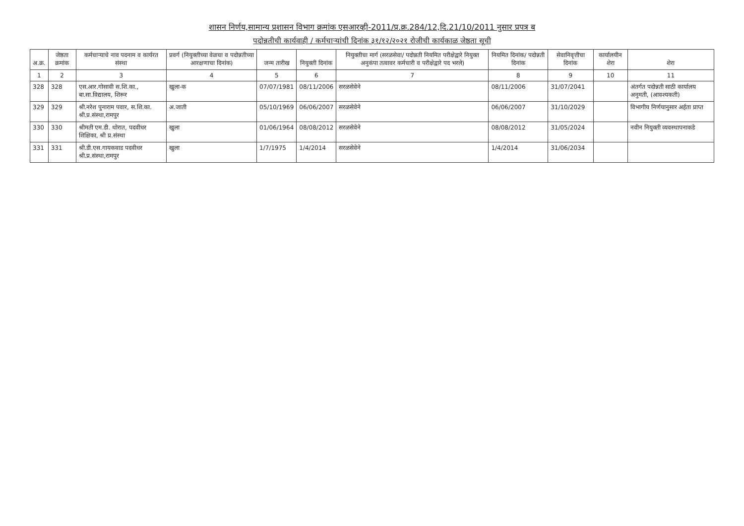शासन निर्णय,सामान्य प्रशासन विभाग क्रमांक एसआरव्ही-2011/प्र.क्र.284/12,दि.21/10/2011 नुसार प्रपत्र ब
पदोन्नतीची कार्यवाही / कर्मचाऱ्यांची दिनांक ३१/१२/२०२१ रोजीची कार्यकाळ जेष्ठता सूची
| अ.क्र. | जेष्ठता क्रमांक | कर्मचाऱ्याचे नाव पदनाम व कार्यरत संस्था | प्रवर्ग (नियुक्तीच्या वेळचा व पदोन्नतीच्या आरक्षणाचा दिनांक) | जन्म तारीख | नियुक्ती दिनांक | नियुक्तीचा मार्ग (सरळसेवा/ पदोन्नती नियमित परीक्षेद्वारे नियुक्त अनुकंपा तत्वावर कर्मचारी व परीक्षेद्वारे पद भरले) | नियमित दिनांक/ पदोन्नती दिनांक | सेवानिवृत्तीचा दिनांक | कार्यालयीन शेरा | शेरा |
| --- | --- | --- | --- | --- | --- | --- | --- | --- | --- | --- |
| 1 | 2 | 3 | 4 | 5 | 6 | 7 | 8 | 9 | 10 | 11 |
| 328 | 328 | एस.आर.गोसावी स.शि.का., बा.सा.विद्यालय, शिरूर | खुला-क | 07/07/1981 | 08/11/2006 | सरळसेवेने | 08/11/2006 | 31/07/2041 | | अंतर्गत पदोन्नती साठी कार्यालय अनुमती, (आवश्यकती) |
| 329 | 329 | श्री.नरेश पुनाराम पवार, स.शि.का. श्री.प्र.संस्था,रामपुर | अ.जाती | 05/10/1969 | 06/06/2007 | सरळसेवेने | 06/06/2007 | 31/10/2029 | | विभागीय निर्णयानुसार अर्हता प्राप्त |
| 330 | 330 | श्रीमती एम.डी. थोरात, पदवीधर शिक्षिका, श्री प्र.संस्था | खुला | 01/06/1964 | 08/08/2012 | सरळसेवेने | 08/08/2012 | 31/05/2024 | | नवीन नियुक्ती व्यवस्थापनाकडे |
| 331 | 331 | श्री.डी.एस.गायकवाड पदवीधर श्री.प्र.संस्था,रामपुर | खुला | 1/7/1975 | 1/4/2014 | सरळसेवेने | 1/4/2014 | 31/06/2034 | | |